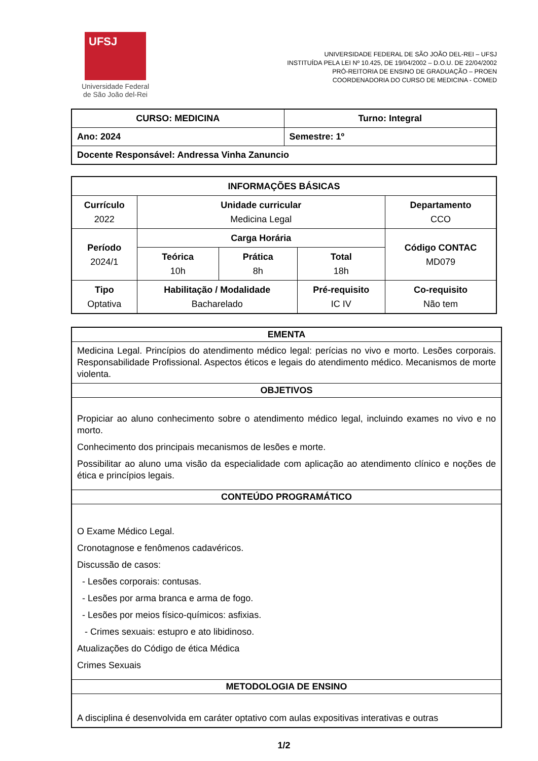UFSJ
Universidade Federal
de São João del-Rei
UNIVERSIDADE FEDERAL DE SÃO JOÃO DEL-REI – UFSJ
INSTITUÍDA PELA LEI Nº 10.425, DE 19/04/2002 – D.O.U. DE 22/04/2002
PRÓ-REITORIA DE ENSINO DE GRADUAÇÃO – PROEN
COORDENADORIA DO CURSO DE MEDICINA - COMED
| CURSO: MEDICINA | Turno: Integral |
| Ano: 2024 | Semestre: 1º |
| Docente Responsável: Andressa Vinha Zanuncio | |
| INFORMAÇÕES BÁSICAS | | | | |
| --- | --- | --- | --- | --- |
| Currículo 2022 | Unidade curricular Medicina Legal | | | Departamento CCO |
| Período 2024/1 | Carga Horária | | | Código CONTAC MD079 |
| | Teórica 10h | Prática 8h | Total 18h | |
| Tipo Optativa | Habilitação / Modalidade Bacharelado | | Pré-requisito IC IV | Co-requisito Não tem |
| EMENTA |
| --- |
| Medicina Legal. Princípios do atendimento médico legal: perícias no vivo e morto. Lesões corporais. Responsabilidade Profissional. Aspectos éticos e legais do atendimento médico. Mecanismos de morte violenta. |
| OBJETIVOS |
| Propiciar ao aluno conhecimento sobre o atendimento médico legal, incluindo exames no vivo e no morto. Conhecimento dos principais mecanismos de lesões e morte. Possibilitar ao aluno uma visão da especialidade com aplicação ao atendimento clínico e noções de ética e princípios legais. |
| CONTEÚDO PROGRAMÁTICO |
| O Exame Médico Legal. Cronotagnose e fenômenos cadavéricos. Discussão de casos: - Lesões corporais: contusas. - Lesões por arma branca e arma de fogo. - Lesões por meios físico-químicos: asfixias. - Crimes sexuais: estupro e ato libidinoso. Atualizações do Código de ética Médica Crimes Sexuais |
| METODOLOGIA DE ENSINO |
| A disciplina é desenvolvida em caráter optativo com aulas expositivas interativas e outras |
1/2